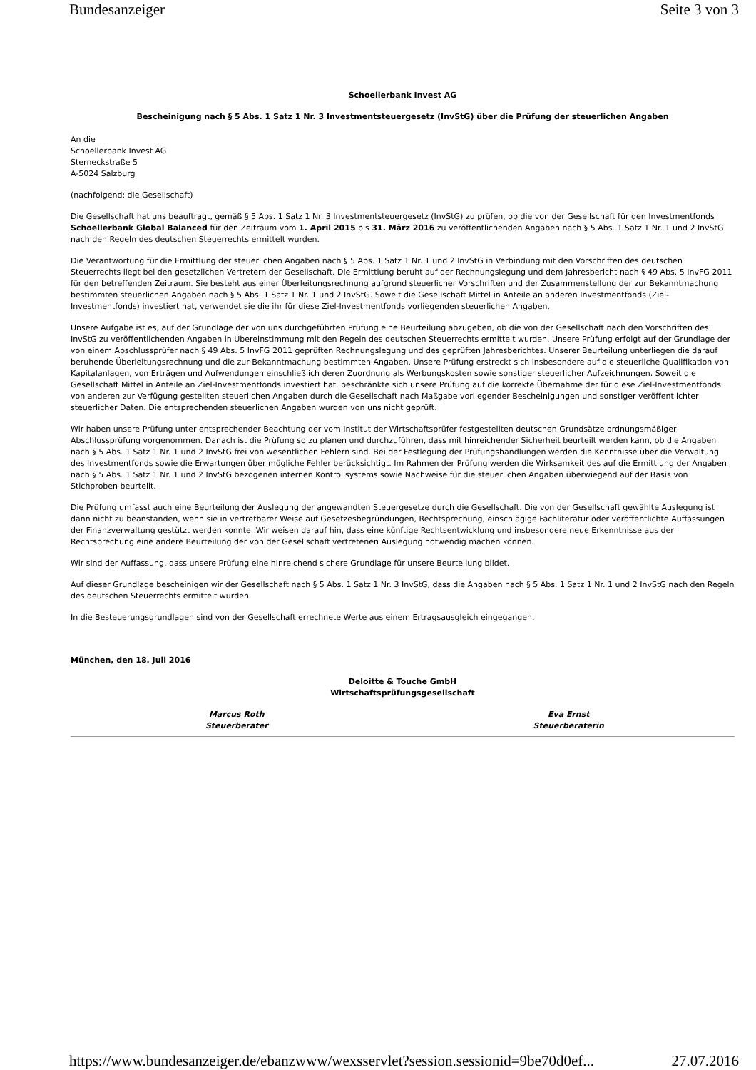Bundesanzeiger Seite 3 von 3
Schoellerbank Invest AG
Bescheinigung nach § 5 Abs. 1 Satz 1 Nr. 3 Investmentsteuergesetz (InvStG) über die Prüfung der steuerlichen Angaben
An die
Schoellerbank Invest AG
Sterneckstraße 5
A-5024 Salzburg
(nachfolgend: die Gesellschaft)
Die Gesellschaft hat uns beauftragt, gemäß § 5 Abs. 1 Satz 1 Nr. 3 Investmentsteuergesetz (InvStG) zu prüfen, ob die von der Gesellschaft für den Investmentfonds Schoellerbank Global Balanced für den Zeitraum vom 1. April 2015 bis 31. März 2016 zu veröffentlichenden Angaben nach § 5 Abs. 1 Satz 1 Nr. 1 und 2 InvStG nach den Regeln des deutschen Steuerrechts ermittelt wurden.
Die Verantwortung für die Ermittlung der steuerlichen Angaben nach § 5 Abs. 1 Satz 1 Nr. 1 und 2 InvStG in Verbindung mit den Vorschriften des deutschen Steuerrechts liegt bei den gesetzlichen Vertretern der Gesellschaft. Die Ermittlung beruht auf der Rechnungslegung und dem Jahresbericht nach § 49 Abs. 5 InvFG 2011 für den betreffenden Zeitraum. Sie besteht aus einer Überleitungsrechnung aufgrund steuerlicher Vorschriften und der Zusammenstellung der zur Bekanntmachung bestimmten steuerlichen Angaben nach § 5 Abs. 1 Satz 1 Nr. 1 und 2 InvStG. Soweit die Gesellschaft Mittel in Anteile an anderen Investmentfonds (Ziel-Investmentfonds) investiert hat, verwendet sie die ihr für diese Ziel-Investmentfonds vorliegenden steuerlichen Angaben.
Unsere Aufgabe ist es, auf der Grundlage der von uns durchgeführten Prüfung eine Beurteilung abzugeben, ob die von der Gesellschaft nach den Vorschriften des InvStG zu veröffentlichenden Angaben in Übereinstimmung mit den Regeln des deutschen Steuerrechts ermittelt wurden. Unsere Prüfung erfolgt auf der Grundlage der von einem Abschlussprüfer nach § 49 Abs. 5 InvFG 2011 geprüften Rechnungslegung und des geprüften Jahresberichtes. Unserer Beurteilung unterliegen die darauf beruhende Überleitungsrechnung und die zur Bekanntmachung bestimmten Angaben. Unsere Prüfung erstreckt sich insbesondere auf die steuerliche Qualifikation von Kapitalanlagen, von Erträgen und Aufwendungen einschließlich deren Zuordnung als Werbungskosten sowie sonstiger steuerlicher Aufzeichnungen. Soweit die Gesellschaft Mittel in Anteile an Ziel-Investmentfonds investiert hat, beschränkte sich unsere Prüfung auf die korrekte Übernahme der für diese Ziel-Investmentfonds von anderen zur Verfügung gestellten steuerlichen Angaben durch die Gesellschaft nach Maßgabe vorliegender Bescheinigungen und sonstiger veröffentlichter steuerlicher Daten. Die entsprechenden steuerlichen Angaben wurden von uns nicht geprüft.
Wir haben unsere Prüfung unter entsprechender Beachtung der vom Institut der Wirtschaftsprüfer festgestellten deutschen Grundsätze ordnungsmäßiger Abschlussprüfung vorgenommen. Danach ist die Prüfung so zu planen und durchzuführen, dass mit hinreichender Sicherheit beurteilt werden kann, ob die Angaben nach § 5 Abs. 1 Satz 1 Nr. 1 und 2 InvStG frei von wesentlichen Fehlern sind. Bei der Festlegung der Prüfungshandlungen werden die Kenntnisse über die Verwaltung des Investmentfonds sowie die Erwartungen über mögliche Fehler berücksichtigt. Im Rahmen der Prüfung werden die Wirksamkeit des auf die Ermittlung der Angaben nach § 5 Abs. 1 Satz 1 Nr. 1 und 2 InvStG bezogenen internen Kontrollsystems sowie Nachweise für die steuerlichen Angaben überwiegend auf der Basis von Stichproben beurteilt.
Die Prüfung umfasst auch eine Beurteilung der Auslegung der angewandten Steuergesetze durch die Gesellschaft. Die von der Gesellschaft gewählte Auslegung ist dann nicht zu beanstanden, wenn sie in vertretbarer Weise auf Gesetzesbegründungen, Rechtsprechung, einschlägige Fachliteratur oder veröffentlichte Auffassungen der Finanzverwaltung gestützt werden konnte. Wir weisen darauf hin, dass eine künftige Rechtsentwicklung und insbesondere neue Erkenntnisse aus der Rechtsprechung eine andere Beurteilung der von der Gesellschaft vertretenen Auslegung notwendig machen können.
Wir sind der Auffassung, dass unsere Prüfung eine hinreichend sichere Grundlage für unsere Beurteilung bildet.
Auf dieser Grundlage bescheinigen wir der Gesellschaft nach § 5 Abs. 1 Satz 1 Nr. 3 InvStG, dass die Angaben nach § 5 Abs. 1 Satz 1 Nr. 1 und 2 InvStG nach den Regeln des deutschen Steuerrechts ermittelt wurden.
In die Besteuerungsgrundlagen sind von der Gesellschaft errechnete Werte aus einem Ertragsausgleich eingegangen.
München, den 18. Juli 2016
Deloitte & Touche GmbH
Wirtschaftsprüfungsgesellschaft
Marcus Roth
Steuerberater
Eva Ernst
Steuerberaterin
https://www.bundesanzeiger.de/ebanzwww/wexsservlet?session.sessionid=9be70d0ef... 27.07.2016